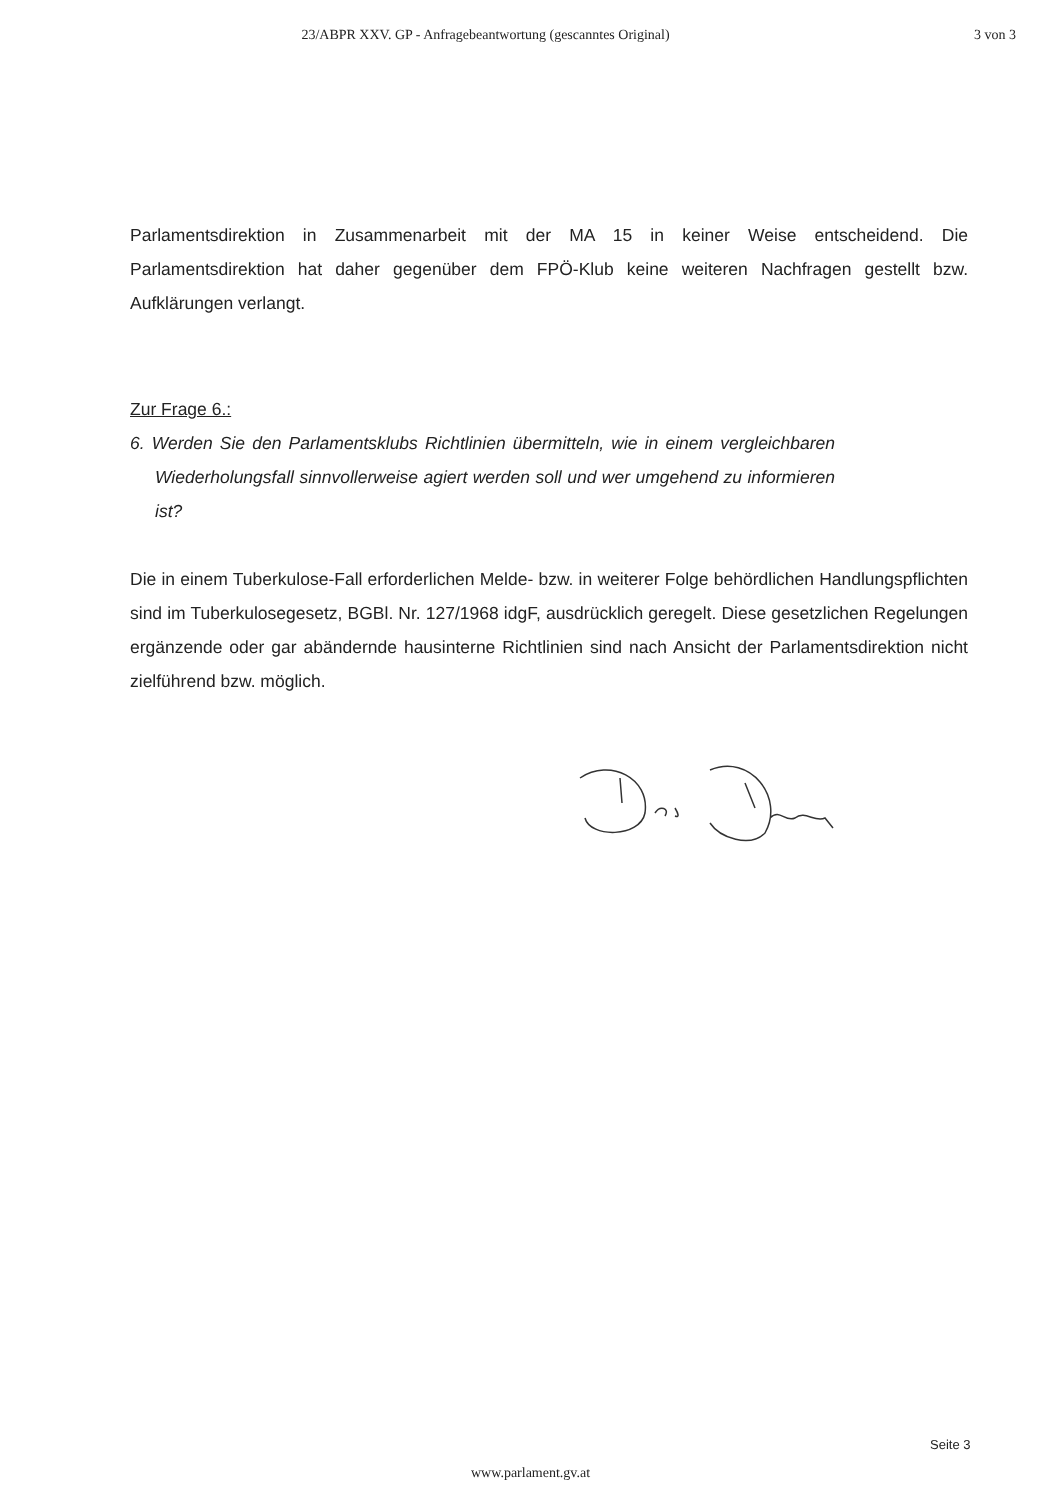23/ABPR XXV. GP - Anfragebeantwortung (gescanntes Original)
3 von 3
Parlamentsdirektion in Zusammenarbeit mit der MA 15 in keiner Weise entscheidend. Die Parlamentsdirektion hat daher gegenüber dem FPÖ-Klub keine weiteren Nachfragen gestellt bzw. Aufklärungen verlangt.
Zur Frage 6.:
6. Werden Sie den Parlamentsklubs Richtlinien übermitteln, wie in einem vergleichbaren Wiederholungsfall sinnvollerweise agiert werden soll und wer umgehend zu informieren ist?
Die in einem Tuberkulose-Fall erforderlichen Melde- bzw. in weiterer Folge behördlichen Handlungspflichten sind im Tuberkulosegesetz, BGBl. Nr. 127/1968 idgF, ausdrücklich geregelt. Diese gesetzlichen Regelungen ergänzende oder gar abändernde hausinterne Richtlinien sind nach Ansicht der Parlamentsdirektion nicht zielführend bzw. möglich.
Seite 3
www.parlament.gv.at